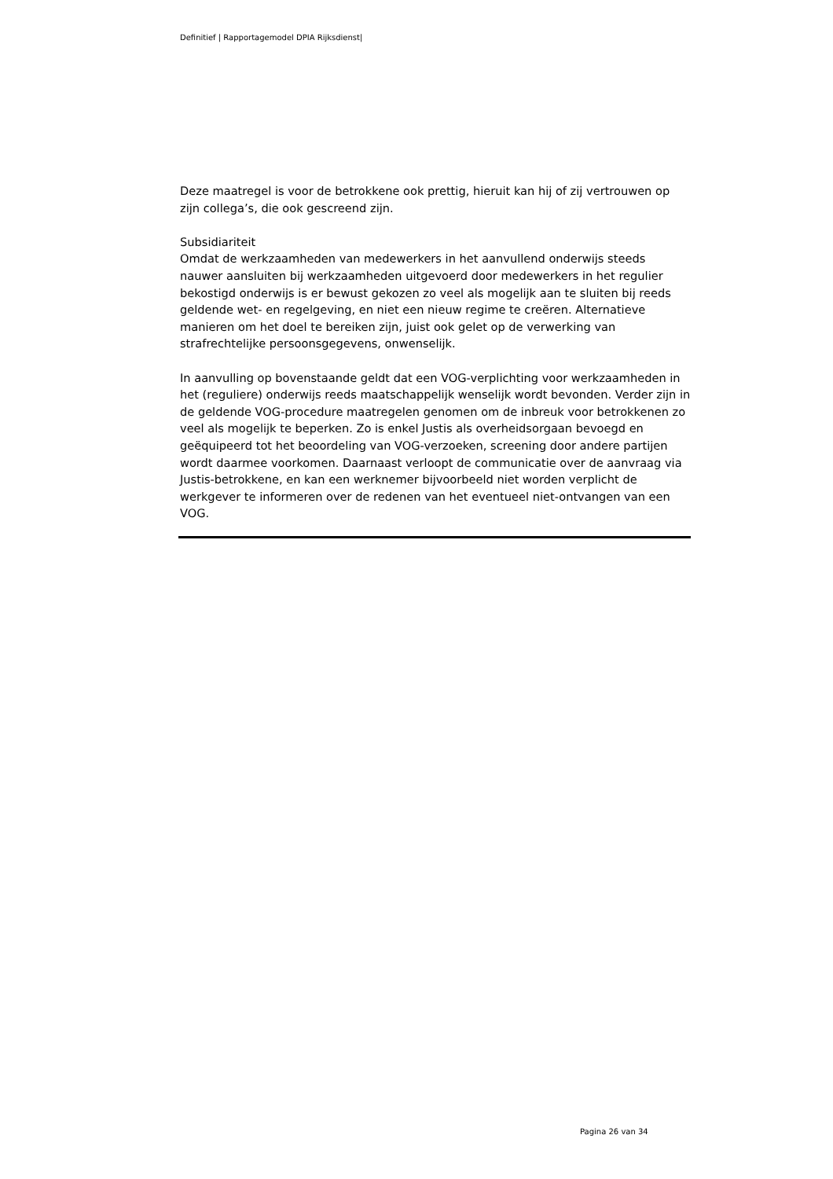Definitief | Rapportagemodel DPIA Rijksdienst|
Deze maatregel is voor de betrokkene ook prettig, hieruit kan hij of zij vertrouwen op zijn collega’s, die ook gescreend zijn.
Subsidiariteit
Omdat de werkzaamheden van medewerkers in het aanvullend onderwijs steeds nauwer aansluiten bij werkzaamheden uitgevoerd door medewerkers in het regulier bekostigd onderwijs is er bewust gekozen zo veel als mogelijk aan te sluiten bij reeds geldende wet- en regelgeving, en niet een nieuw regime te creëren. Alternatieve manieren om het doel te bereiken zijn, juist ook gelet op de verwerking van strafrechtelijke persoonsgegevens, onwenselijk.
In aanvulling op bovenstaande geldt dat een VOG-verplichting voor werkzaamheden in het (reguliere) onderwijs reeds maatschappelijk wenselijk wordt bevonden. Verder zijn in de geldende VOG-procedure maatregelen genomen om de inbreuk voor betrokkenen zo veel als mogelijk te beperken. Zo is enkel Justis als overheidsorgaan bevoegd en geëquipeerd tot het beoordeling van VOG-verzoeken, screening door andere partijen wordt daarmee voorkomen. Daarnaast verloopt de communicatie over de aanvraag via Justis-betrokkene, en kan een werknemer bijvoorbeeld niet worden verplicht de werkgever te informeren over de redenen van het eventueel niet-ontvangen van een VOG.
Pagina 26 van 34